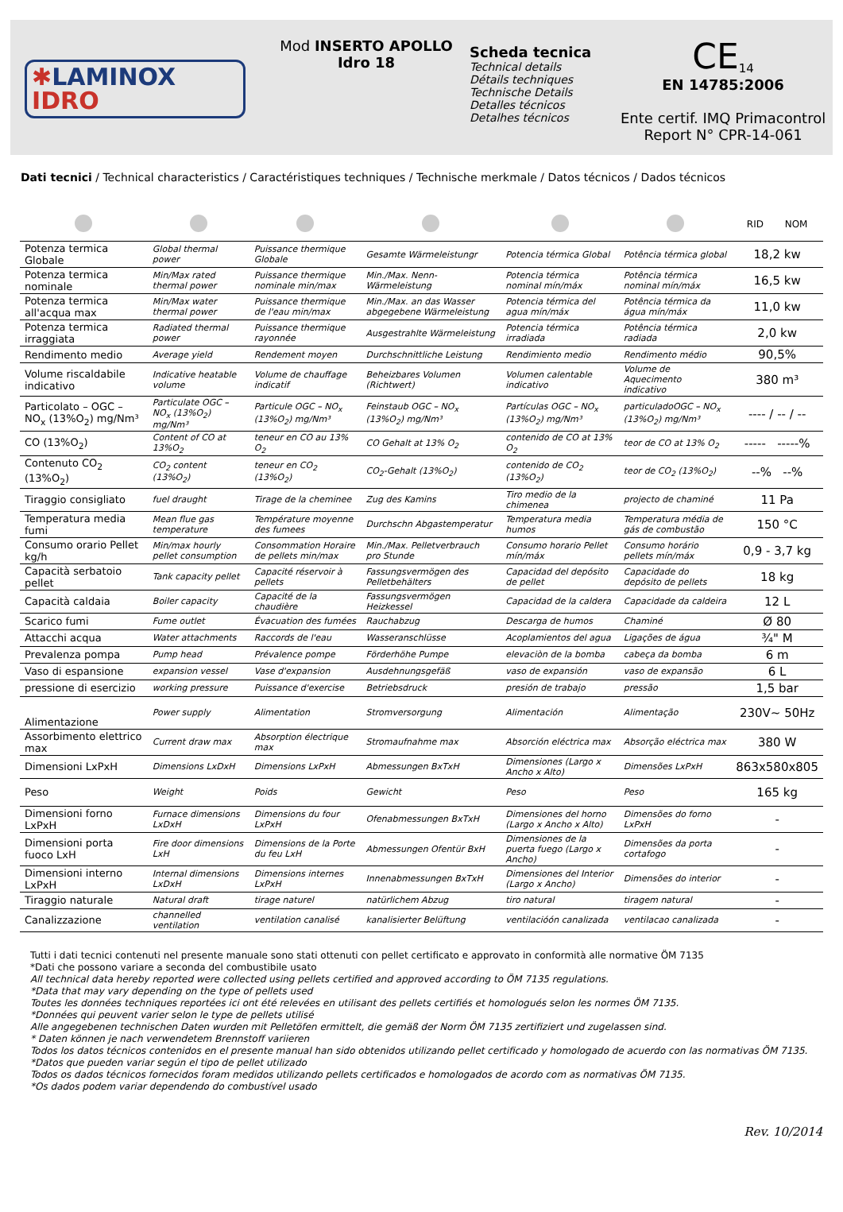✱LAMINOX
IDRO
Mod INSERTO APOLLO
Idro 18
Scheda tecnica
Technical details
Détails techniques
Technische Details
Detalles técnicos
Detalhes técnicos
CE<sub>14</sub>
EN 14785:2006
Ente certif. IMQ Primacontrol
Report N° CPR-14-061
Dati tecnici / Technical characteristics / Caractéristiques techniques / Technische merkmale / Datos técnicos / Dados técnicos
| | | | | | | RID NOM |
| --- | --- | --- | --- | --- | --- | --- |
| Potenza termica Globale | Global thermal power | Puissance thermique Globale | Gesamte Wärmeleistungr | Potencia térmica Global | Potência térmica global | 18,2 kw |
| Potenza termica nominale | Min/Max rated thermal power | Puissance thermique nominale min/max | Min./Max. Nenn-Wärmeleistung | Potencia térmica nominal mín/máx | Potência térmica nominal mín/máx | 16,5 kw |
| Potenza termica all'acqua max | Min/Max water thermal power | Puissance thermique de l'eau min/max | Min./Max. an das Wasser abgegebene Wärmeleistung | Potencia térmica del agua mín/máx | Potência térmica da água mín/máx | 11,0 kw |
| Potenza termica irraggiata | Radiated thermal power | Puissance thermique rayonnée | Ausgestrahlte Wärmeleistung | Potencia térmica irradiada | Potência térmica radiada | 2,0 kw |
| Rendimento medio | Average yield | Rendement moyen | Durchschnittliche Leistung | Rendimiento medio | Rendimento médio | 90,5% |
| Volume riscaldabile indicativo | Indicative heatable volume | Volume de chauffage indicatif | Beheizbares Volumen (Richtwert) | Volumen calentable indicativo | Volume de Aquecimento indicativo | 380 m³ |
| Particolato – OGC – NO<sub>x</sub> (13%O<sub>2</sub>) mg/Nm³ | Particulate OGC – NO<sub>x</sub> (13%O<sub>2</sub>) mg/Nm³ | Particule OGC – NO<sub>x</sub> (13%O<sub>2</sub>) mg/Nm³ | Feinstaub OGC – NO<sub>x</sub> (13%O<sub>2</sub>) mg/Nm³ | Partículas OGC – NO<sub>x</sub> (13%O<sub>2</sub>) mg/Nm³ | particuladoOGC – NO<sub>x</sub> (13%O<sub>2</sub>) mg/Nm³ | ---- / -- / -- |
| CO (13%O<sub>2</sub>) | Content of CO at 13%O<sub>2</sub> | teneur en CO au 13% O<sub>2</sub> | CO Gehalt at 13% O<sub>2</sub> | contenido de CO at 13% O<sub>2</sub> | teor de CO at 13% O<sub>2</sub> | ----- -----% |
| Contenuto CO<sub>2</sub> (13%O<sub>2</sub>) | CO<sub>2</sub> content (13%O<sub>2</sub>) | teneur en CO<sub>2</sub> (13%O<sub>2</sub>) | CO<sub>2</sub>-Gehalt (13%O<sub>2</sub>) | contenido de CO<sub>2</sub> (13%O<sub>2</sub>) | teor de CO<sub>2</sub> (13%O<sub>2</sub>) | --% --% |
| Tiraggio consigliato | fuel draught | Tirage de la cheminee | Zug des Kamins | Tiro medio de la chimenea | projecto de chaminé | 11 Pa |
| Temperatura media fumi | Mean flue gas temperature | Température moyenne des fumees | Durchschn Abgastemperatur | Temperatura media humos | Temperatura média de gás de combustão | 150 °C |
| Consumo orario Pellet kg/h | Min/max hourly pellet consumption | Consommation Horaire de pellets min/max | Min./Max. Pelletverbrauch pro Stunde | Consumo horario Pellet mín/máx | Consumo horário pellets mín/máx | 0,9 - 3,7 kg |
| Capacità serbatoio pellet | Tank capacity pellet | Capacité réservoir à pellets | Fassungsvermögen des Pelletbehälters | Capacidad del depósito de pellet | Capacidade do depósito de pellets | 18 kg |
| Capacità caldaia | Boiler capacity | Capacité de la chaudière | Fassungsvermögen Heizkessel | Capacidad de la caldera | Capacidade da caldeira | 12 L |
| Scarico fumi | Fume outlet | Évacuation des fumées | Rauchabzug | Descarga de humos | Chaminé | Ø 80 |
| Attacchi acqua | Water attachments | Raccords de l'eau | Wasseranschlüsse | Acoplamientos del agua | Ligações de água | ¾" M |
| Prevalenza pompa | Pump head | Prévalence pompe | Förderhöhe Pumpe | elevaciòn de la bomba | cabeça da bomba | 6 m |
| Vaso di espansione | expansion vessel | Vase d'expansion | Ausdehnungsgefäß | vaso de expansión | vaso de expansão | 6 L |
| pressione di esercizio | working pressure | Puissance d'exercise | Betriebsdruck | presión de trabajo | pressão | 1,5 bar |
| Alimentazione | Power supply | Alimentation | Stromversorgung | Alimentación | Alimentação | 230V~ 50Hz |
| Assorbimento elettrico max | Current draw max | Absorption électrique max | Stromaufnahme max | Absorción eléctrica max | Absorção eléctrica max | 380 W |
| Dimensioni LxPxH | Dimensions LxDxH | Dimensions LxPxH | Abmessungen BxTxH | Dimensiones (Largo x Ancho x Alto) | Dimensões LxPxH | 863x580x805 |
| Peso | Weight | Poids | Gewicht | Peso | Peso | 165 kg |
| Dimensioni forno LxPxH | Furnace dimensions LxDxH | Dimensions du four LxPxH | Ofenabmessungen BxTxH | Dimensiones del horno (Largo x Ancho x Alto) | Dimensões do forno LxPxH | - |
| Dimensioni porta fuoco LxH | Fire door dimensions LxH | Dimensions de la Porte du feu LxH | Abmessungen Ofentür BxH | Dimensiones de la puerta fuego (Largo x Ancho) | Dimensões da porta cortafogo | - |
| Dimensioni interno LxPxH | Internal dimensions LxDxH | Dimensions internes LxPxH | Innenabmessungen BxTxH | Dimensiones del Interior (Largo x Ancho) | Dimensões do interior | - |
| Tiraggio naturale | Natural draft | tirage naturel | natürlichem Abzug | tiro natural | tiragem natural | - |
| Canalizzazione | channelled ventilation | ventilation canalisé | kanalisierter Belüftung | ventilacióón canalizada | ventilacao canalizada | - |
Tutti i dati tecnici contenuti nel presente manuale sono stati ottenuti con pellet certificato e approvato in conformità alle normative ÖM 7135
*Dati che possono variare a seconda del combustibile usato
All technical data hereby reported were collected using pellets certified and approved according to ÖM 7135 regulations.
*Data that may vary depending on the type of pellets used
Toutes les données techniques reportées ici ont été relevées en utilisant des pellets certifiés et homologués selon les normes ÖM 7135.
*Données qui peuvent varier selon le type de pellets utilisé
Alle angegebenen technischen Daten wurden mit Pelletöfen ermittelt, die gemäß der Norm ÖM 7135 zertifiziert und zugelassen sind.
* Daten können je nach verwendetem Brennstoff variieren
Todos los datos técnicos contenidos en el presente manual han sido obtenidos utilizando pellet certificado y homologado de acuerdo con las normativas ÖM 7135.
*Datos que pueden variar según el tipo de pellet utilizado
Todos os dados técnicos fornecidos foram medidos utilizando pellets certificados e homologados de acordo com as normativas ÖM 7135.
*Os dados podem variar dependendo do combustível usado
Rev. 10/2014